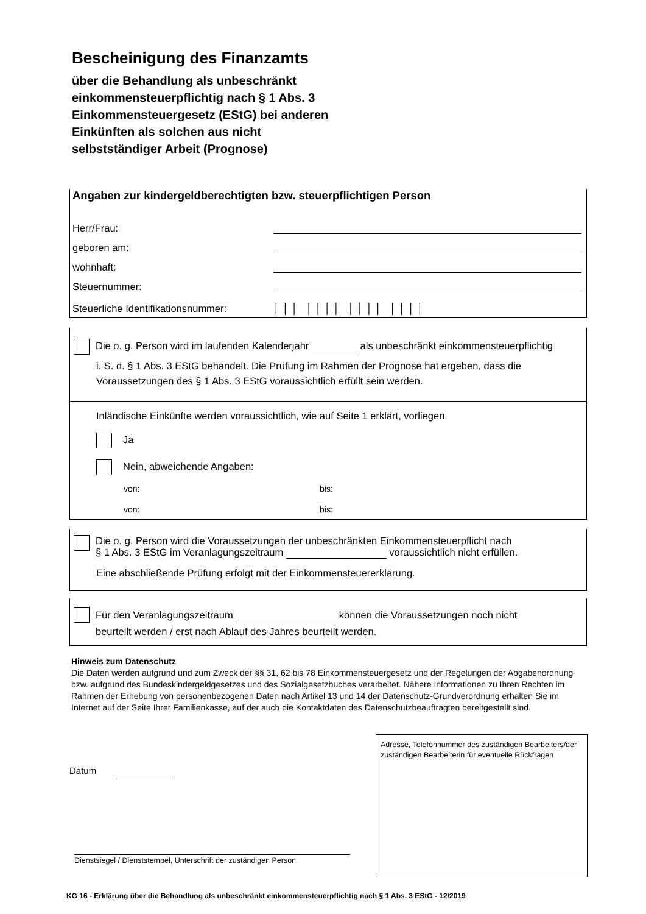Bescheinigung des Finanzamts
über die Behandlung als unbeschränkt
einkommensteuerpflichtig nach § 1 Abs. 3
Einkommensteuergesetz (EStG) bei anderen
Einkünften als solchen aus nicht
selbstständiger Arbeit (Prognose)
Angaben zur kindergeldberechtigten bzw. steuerpflichtigen Person
Herr/Frau:
geboren am:
wohnhaft:
Steuernummer:
Steuerliche Identifikationsnummer: │ │ │ │ │ │ │ │ │ │ │ │ │ │ │
Die o. g. Person wird im laufenden Kalenderjahr als unbeschränkt einkommensteuerpflichtig
i. S. d. § 1 Abs. 3 EStG behandelt. Die Prüfung im Rahmen der Prognose hat ergeben, dass die Voraussetzungen des § 1 Abs. 3 EStG voraussichtlich erfüllt sein werden.
Inländische Einkünfte werden voraussichtlich, wie auf Seite 1 erklärt, vorliegen.
Ja
Nein, abweichende Angaben:
von: bis:
von: bis:
Die o. g. Person wird die Voraussetzungen der unbeschränkten Einkommensteuerpflicht nach
§ 1 Abs. 3 EStG im Veranlagungszeitraum voraussichtlich nicht erfüllen.
Eine abschließende Prüfung erfolgt mit der Einkommensteuererklärung.
Für den Veranlagungszeitraum können die Voraussetzungen noch nicht
beurteilt werden / erst nach Ablauf des Jahres beurteilt werden.
Hinweis zum Datenschutz
Die Daten werden aufgrund und zum Zweck der §§ 31, 62 bis 78 Einkommensteuergesetz und der Regelungen der Abgabenordnung bzw. aufgrund des Bundeskindergeldgesetzes und des Sozialgesetzbuches verarbeitet. Nähere Informationen zu Ihren Rechten im Rahmen der Erhebung von personenbezogenen Daten nach Artikel 13 und 14 der Datenschutz-Grundverordnung erhalten Sie im Internet auf der Seite Ihrer Familienkasse, auf der auch die Kontaktdaten des Datenschutzbeauftragten bereitgestellt sind.
Datum
Dienstsiegel / Dienststempel, Unterschrift der zuständigen Person
Adresse, Telefonnummer des zuständigen Bearbeiters/der zuständigen Bearbeiterin für eventuelle Rückfragen
KG 16 - Erklärung über die Behandlung als unbeschränkt einkommensteuerpflichtig nach § 1 Abs. 3 EStG - 12/2019